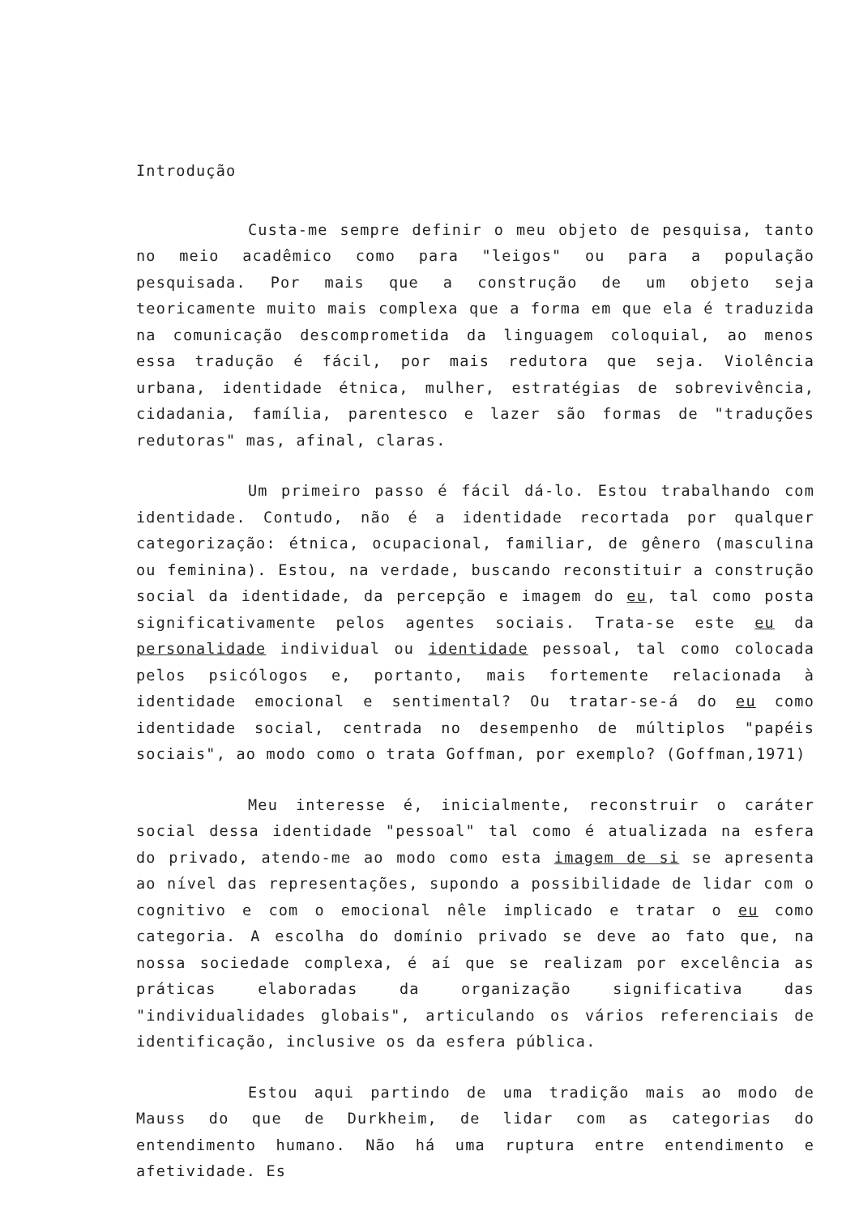Introdução
Custa-me sempre definir o meu objeto de pesquisa, tanto no meio acadêmico como para "leigos" ou para a população pesquisada. Por mais que a construção de um objeto seja teoricamente muito mais complexa que a forma em que ela é traduzida na comunicação descomprometida da linguagem coloquial, ao menos essa tradução é fácil, por mais redutora que seja. Violência urbana, identidade étnica, mulher, estratégias de sobrevivência, cidadania, família, parentesco e lazer são formas de "traduções redutoras" mas, afinal, claras.
Um primeiro passo é fácil dá-lo. Estou trabalhando com identidade. Contudo, não é a identidade recortada por qualquer categorização: étnica, ocupacional, familiar, de gênero (masculina ou feminina). Estou, na verdade, buscando reconstituir a construção social da identidade, da percepção e imagem do eu, tal como posta significativamente pelos agentes sociais. Trata-se este eu da personalidade individual ou identidade pessoal, tal como colocada pelos psicólogos e, portanto, mais fortemente relacionada à identidade emocional e sentimental? Ou tratar-se-á do eu como identidade social, centrada no desempenho de múltiplos "papéis sociais", ao modo como o trata Goffman, por exemplo? (Goffman,1971)
Meu interesse é, inicialmente, reconstruir o caráter social dessa identidade "pessoal" tal como é atualizada na esfera do privado, atendo-me ao modo como esta imagem de si se apresenta ao nível das representações, supondo a possibilidade de lidar com o cognitivo e com o emocional nêle implicado e tratar o eu como categoria. A escolha do domínio privado se deve ao fato que, na nossa sociedade complexa, é aí que se realizam por excelência as práticas elaboradas da organização significativa das "individualidades globais", articulando os vários referenciais de identificação, inclusive os da esfera pública.
Estou aqui partindo de uma tradição mais ao modo de Mauss do que de Durkheim, de lidar com as categorias do entendimento humano. Não há uma ruptura entre entendimento e afetividade. Es